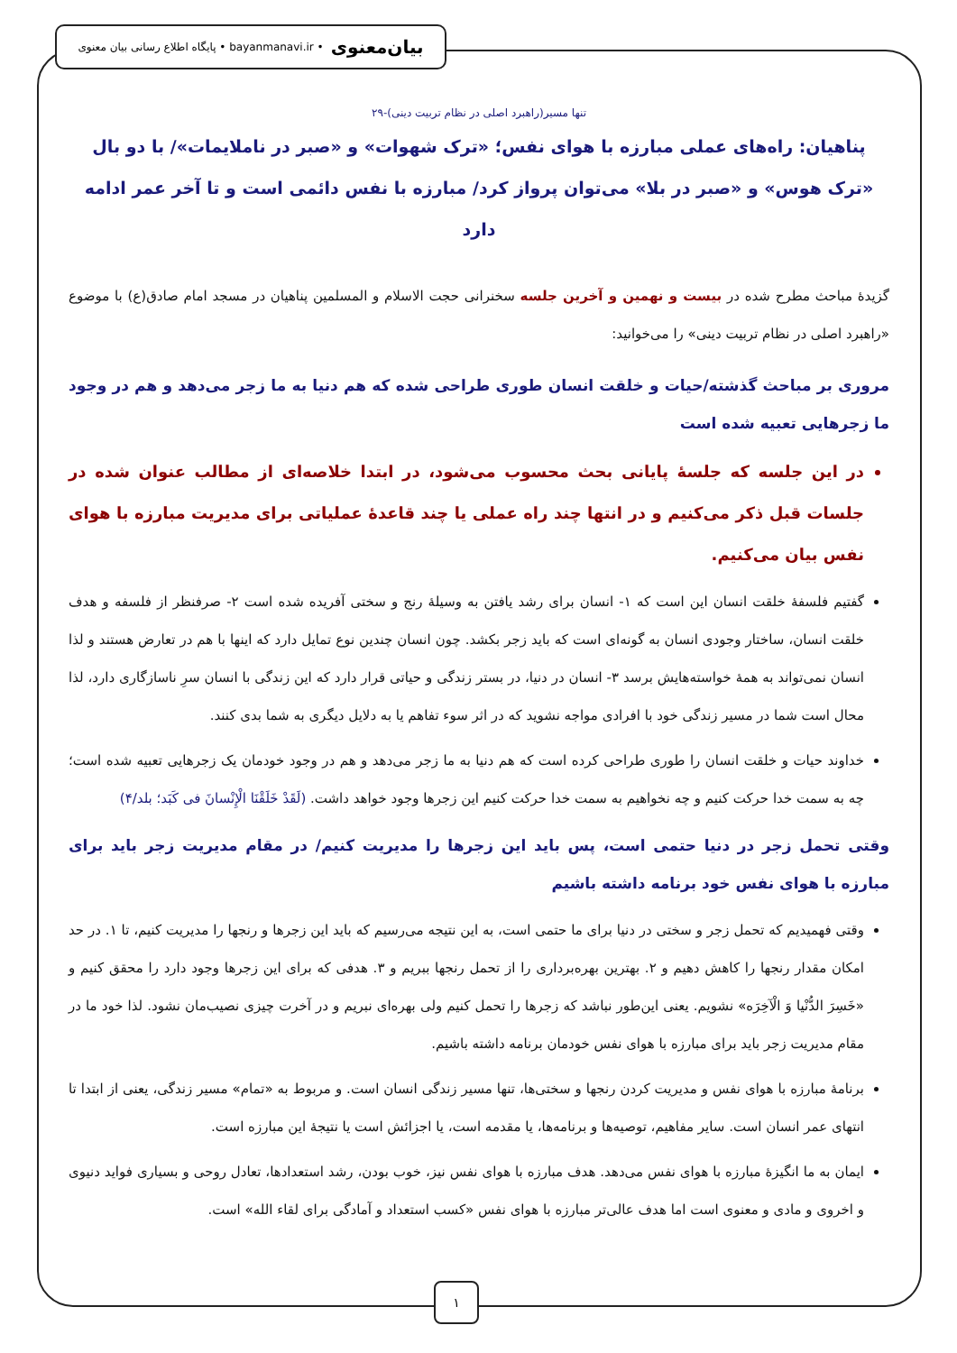بیان‌معنوی • bayanmanavi.ir • پایگاه اطلاع رسانی بیان معنوی
تنها مسیر(راهبرد اصلی در نظام تربیت دینی)-۲۹
پناهیان: راه‌های عملی مبارزه با هوای نفس؛ «ترک شهوات» و «صبر در ناملایمات»/ با دو بال «ترک هوس» و «صبر در بلا» می‌توان پرواز کرد/ مبارزه با نفس دائمی است و تا آخر عمر ادامه دارد
گزیدهٔ مباحث مطرح شده در بیست و نهمین و آخرین جلسه سخنرانی حجت الاسلام و المسلمین پناهیان در مسجد امام صادق(ع) با موضوع «راهبرد اصلی در نظام تربیت دینی» را می‌خوانید:
مروری بر مباحث گذشته/حیات و خلقت انسان طوری طراحی شده که هم دنیا به ما زجر می‌دهد و هم در وجود ما زجرهایی تعبیه شده است
در این جلسه که جلسهٔ پایانی بحث محسوب می‌شود، در ابتدا خلاصه‌ای از مطالب عنوان شده در جلسات قبل ذکر می‌کنیم و در انتها چند راه عملی یا چند قاعدهٔ عملیاتی برای مدیریت مبارزه با هوای نفس بیان می‌کنیم.
گفتیم فلسفهٔ خلقت انسان این است که ۱- انسان برای رشد یافتن به وسیلهٔ رنج و سختی آفریده شده است ۲- صرفنظر از فلسفه و هدف خلقت انسان، ساختار وجودی انسان به گونه‌ای است که باید زجر بکشد. چون انسان چندین نوع تمایل دارد که اینها با هم در تعارض هستند و لذا انسان نمی‌تواند به همهٔ خواسته‌هایش برسد ۳- انسان در دنیا، در بستر زندگی و حیاتی قرار دارد که این زندگی با انسان سرِ ناسازگاری دارد، لذا محال است شما در مسیر زندگی خود با افرادی مواجه نشوید که در اثر سوء تفاهم یا به دلایل دیگری به شما بدی کنند.
خداوند حیات و خلقت انسان را طوری طراحی کرده است که هم دنیا به ما زجر می‌دهد و هم در وجود خودمان یک زجرهایی تعبیه شده است؛ چه به سمت خدا حرکت کنیم و چه نخواهیم به سمت خدا حرکت کنیم این زجرها وجود خواهد داشت. (لَقَدْ خَلَقْنَا الْإِنْسانَ فی کَبَد؛ بلد/۴)
وقتی تحمل زجر در دنیا حتمی است، پس باید این زجرها را مدیریت کنیم/ در مقام مدیریت زجر باید برای مبارزه با هوای نفس خود برنامه داشته باشیم
وقتی فهمیدیم که تحمل زجر و سختی در دنیا برای ما حتمی است، به این نتیجه می‌رسیم که باید این زجرها و رنجها را مدیریت کنیم، تا ۱. در حد امکان مقدار رنجها را کاهش دهیم و ۲. بهترین بهره‌برداری را از تحمل رنجها ببریم و ۳. هدفی که برای این زجرها وجود دارد را محقق کنیم و «خَسِرَ الدُّنْیا وَ الْآخِرَه» نشویم. یعنی این‌طور نباشد که زجرها را تحمل کنیم ولی بهره‌ای نبریم و در آخرت چیزی نصیب‌مان نشود. لذا خود ما در مقام مدیریت زجر باید برای مبارزه با هوای نفس خودمان برنامه داشته باشیم.
برنامهٔ مبارزه با هوای نفس و مدیریت کردن رنجها و سختی‌ها، تنها مسیر زندگی انسان است. و مربوط به «تمام» مسیر زندگی، یعنی از ابتدا تا انتهای عمر انسان است. سایر مفاهیم، توصیه‌ها و برنامه‌ها، یا مقدمه است، یا اجزائش است یا نتیجهٔ این مبارزه است.
ایمان به ما انگیزهٔ مبارزه با هوای نفس می‌دهد. هدف مبارزه با هوای نفس نیز، خوب بودن، رشد استعدادها، تعادل روحی و بسیاری فواید دنیوی و اخروی و مادی و معنوی است اما هدف عالی‌تر مبارزه با هوای نفس «کسب استعداد و آمادگی برای لقاء الله» است.
۱